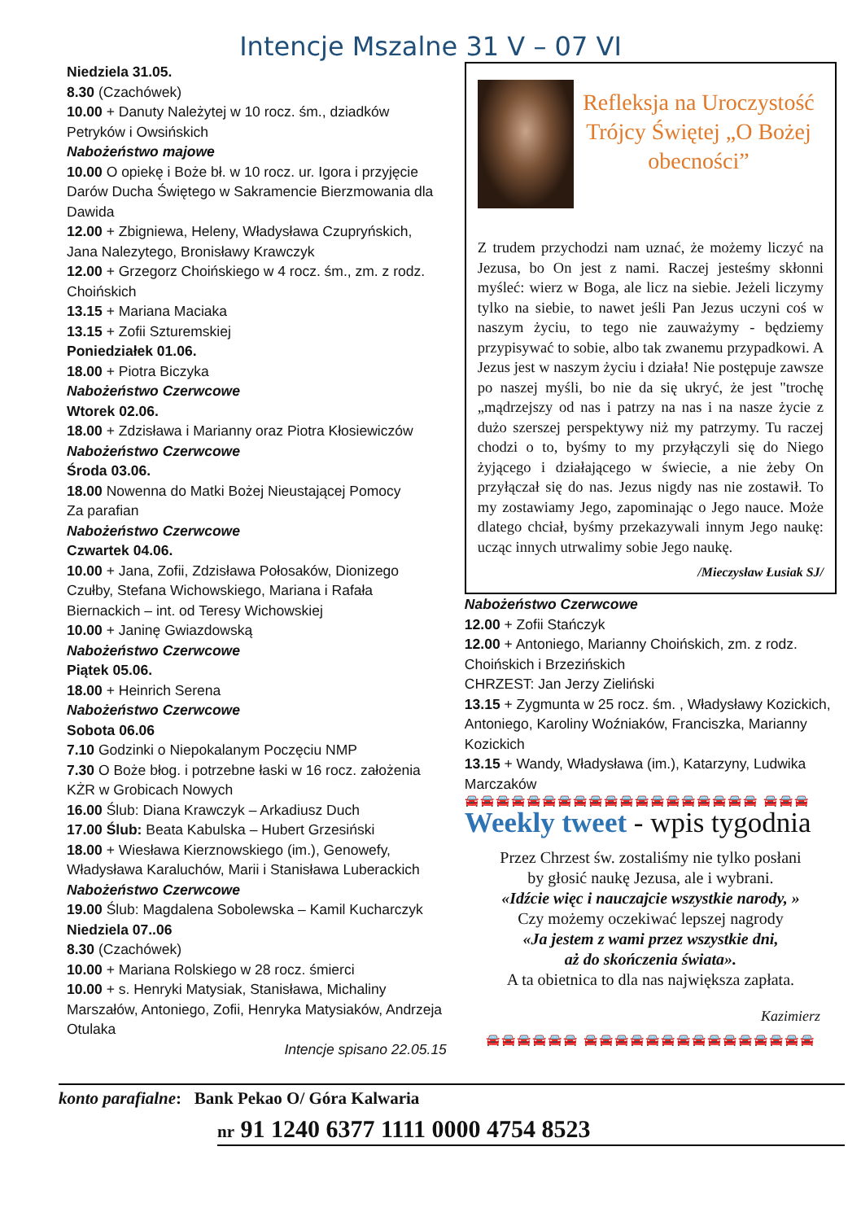Intencje Mszalne 31 V – 07 VI
Niedziela 31.05.
8.30 (Czachówek)
10.00 + Danuty Należytej w 10 rocz. śm., dziadków Petryków i Owsińskich
Nabożeństwo majowe
10.00 O opiekę i Boże bł. w 10 rocz. ur. Igora i przyjęcie Darów Ducha Świętego w Sakramencie Bierzmowania dla Dawida
12.00 + Zbigniewa, Heleny, Władysława Czupryńskich, Jana Nalezytego, Bronisławy Krawczyk
12.00 + Grzegorz Choińskiego w 4 rocz. śm., zm. z rodz. Choińskich
13.15 + Mariana Maciaka
13.15 + Zofii Szturemskiej
Poniedziałek 01.06.
18.00 + Piotra Biczyka
Nabożeństwo Czerwcowe
Wtorek 02.06.
18.00 + Zdzisława i Marianny oraz Piotra Kłosiewiczów
Nabożeństwo Czerwcowe
Środa 03.06.
18.00 Nowenna do Matki Bożej Nieustającej Pomocy
Za parafian
Nabożeństwo Czerwcowe
Czwartek 04.06.
10.00 + Jana, Zofii, Zdzisława Połosaków, Dionizego Czułby, Stefana Wichowskiego, Mariana i Rafała Biernackich – int. od Teresy Wichowskiej
10.00 + Janinę Gwiazdowską
Nabożeństwo Czerwcowe
Piątek 05.06.
18.00 + Heinrich Serena
Nabożeństwo Czerwcowe
Sobota 06.06
7.10 Godzinki o Niepokalanym Poczęciu NMP
7.30 O Boże błog. i potrzebne łaski w 16 rocz. założenia KŻR w Grobicach Nowych
16.00 Ślub: Diana Krawczyk – Arkadiusz Duch
17.00 Ślub: Beata Kabulska – Hubert Grzesiński
18.00 + Wiesława Kierznowskiego (im.), Genowefy, Władysława Karaluchów, Marii i Stanisława Luberackich
Nabożeństwo Czerwcowe
19.00 Ślub: Magdalena Sobolewska – Kamil Kucharczyk
Niedziela 07..06
8.30 (Czachówek)
10.00 + Mariana Rolskiego w 28 rocz. śmierci
10.00 + s. Henryki Matysiak, Stanisława, Michaliny Marszałów, Antoniego, Zofii, Henryka Matysiaków, Andrzeja Otulaka
Intencje spisano 22.05.15
Refleksja na Uroczystość Trójcy Świętej „O Bożej obecności”
Z trudem przychodzi nam uznać, że możemy liczyć na Jezusa, bo On jest z nami. Raczej jesteśmy skłonni myśleć: wierz w Boga, ale licz na siebie. Jeżeli liczymy tylko na siebie, to nawet jeśli Pan Jezus uczyni coś w naszym życiu, to tego nie zauważymy - będziemy przypisywać to sobie, albo tak zwanemu przypadkowi. A Jezus jest w naszym życiu i działa! Nie postępuje zawsze po naszej myśli, bo nie da się ukryć, że jest "trochę „mądrzejszy od nas i patrzy na nas i na nasze życie z dużo szerszej perspektywy niż my patrzymy. Tu raczej chodzi o to, byśmy to my przyłączyli się do Niego żyjącego i działającego w świecie, a nie żeby On przyłączał się do nas. Jezus nigdy nas nie zostawił. To my zostawiamy Jego, zapominając o Jego nauce. Może dlatego chciał, byśmy przekazywali innym Jego naukę: ucząc innych utrwalimy sobie Jego naukę.
/Mieczysław Łusiak SJ/
Nabożeństwo Czerwcowe
12.00 + Zofii Stańczyk
12.00 + Antoniego, Marianny Choińskich, zm. z rodz. Choińskich i Brzezińskich
CHRZEST: Jan Jerzy Zieliński
13.15 + Zygmunta w 25 rocz. śm. , Władysławy Kozickich, Antoniego, Karoliny Woźniaków, Franciszka, Marianny Kozickich
13.15 + Wandy, Władysława (im.), Katarzyny, Ludwika Marczaków
🚘🚘🚘🚘🚘🚘🚘🚘🚘🚘🚘🚘🚘🚘🚘🚘🚘🚘🚘 🚘🚘🚘
Weekly tweet - wpis tygodnia
Przez Chrzest św. zostaliśmy nie tylko posłani
by głosić naukę Jezusa, ale i wybrani.
«Idźcie więc i nauczajcie wszystkie narody, »
Czy możemy oczekiwać lepszej nagrody
«Ja jestem z wami przez wszystkie dni,
aż do skończenia świata».
A ta obietnica to dla nas największa zapłata.
Kazimierz
🚘🚘🚘🚘🚘🚘 🚘🚘🚘🚘🚘🚘🚘🚘🚘🚘🚘🚘🚘🚘🚘
konto parafialne: Bank Pekao O/ Góra Kalwaria
nr 91 1240 6377 1111 0000 4754 8523